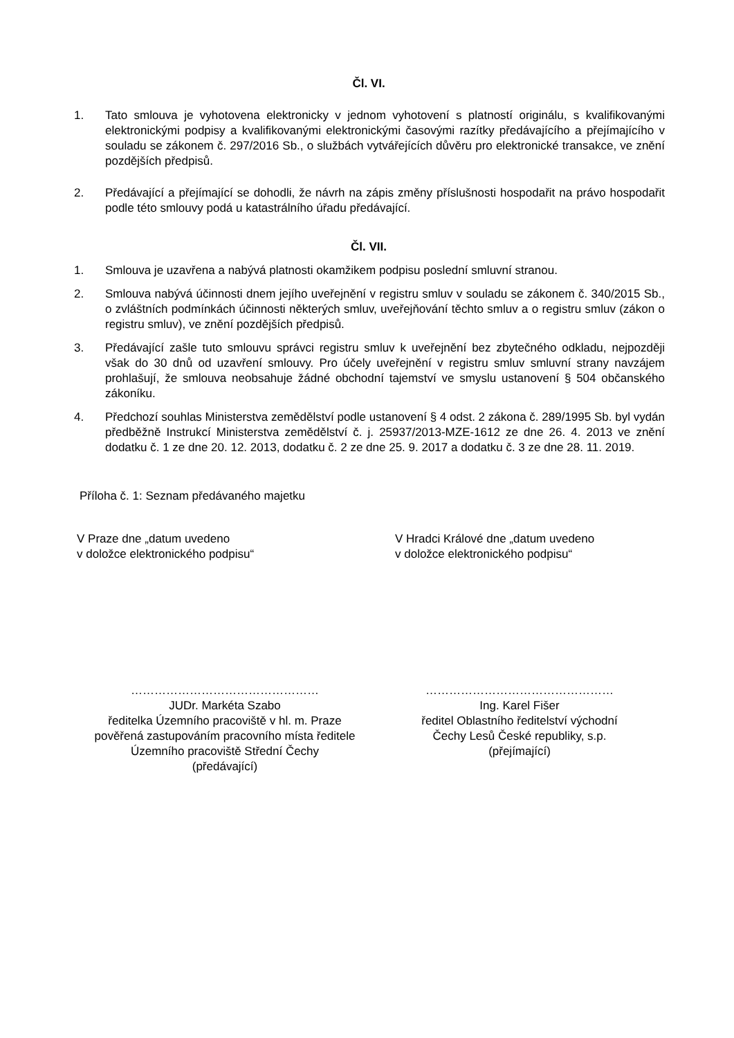Čl. VI.
1. Tato smlouva je vyhotovena elektronicky v jednom vyhotovení s platností originálu, s kvalifikovanými elektronickými podpisy a kvalifikovanými elektronickými časovými razítky předávajícího a přejímajícího v souladu se zákonem č. 297/2016 Sb., o službách vytvářejících důvěru pro elektronické transakce, ve znění pozdějších předpisů.
2. Předávající a přejímající se dohodli, že návrh na zápis změny příslušnosti hospodařit na právo hospodařit podle této smlouvy podá u katastrálního úřadu předávající.
Čl. VII.
1. Smlouva je uzavřena a nabývá platnosti okamžikem podpisu poslední smluvní stranou.
2. Smlouva nabývá účinnosti dnem jejího uveřejnění v registru smluv v souladu se zákonem č. 340/2015 Sb., o zvláštních podmínkách účinnosti některých smluv, uveřejňování těchto smluv a o registru smluv (zákon o registru smluv), ve znění pozdějších předpisů.
3. Předávající zašle tuto smlouvu správci registru smluv k uveřejnění bez zbytečného odkladu, nejpozději však do 30 dnů od uzavření smlouvy. Pro účely uveřejnění v registru smluv smluvní strany navzájem prohlašují, že smlouva neobsahuje žádné obchodní tajemství ve smyslu ustanovení § 504 občanského zákoníku.
4. Předchozí souhlas Ministerstva zemědělství podle ustanovení § 4 odst. 2 zákona č. 289/1995 Sb. byl vydán předběžně Instrukcí Ministerstva zemědělství č. j. 25937/2013-MZE-1612 ze dne 26. 4. 2013 ve znění dodatku č. 1 ze dne 20. 12. 2013, dodatku č. 2 ze dne 25. 9. 2017 a dodatku č. 3 ze dne 28. 11. 2019.
Příloha č. 1: Seznam předávaného majetku
V Praze dne „datum uvedeno
v doložce elektronického podpisu“
V Hradci Králové dne „datum uvedeno
v doložce elektronického podpisu“
…………………………………………
JUDr. Markéta Szabo
ředitelka Územního pracoviště v hl. m. Praze
pověřená zastupováním pracovního místa ředitele
Územního pracoviště Střední Čechy
(předávající)
…………………………………………
Ing. Karel Fišer
ředitel Oblastního ředitelství východní
Čechy Lesů České republiky, s.p.
(přejímající)